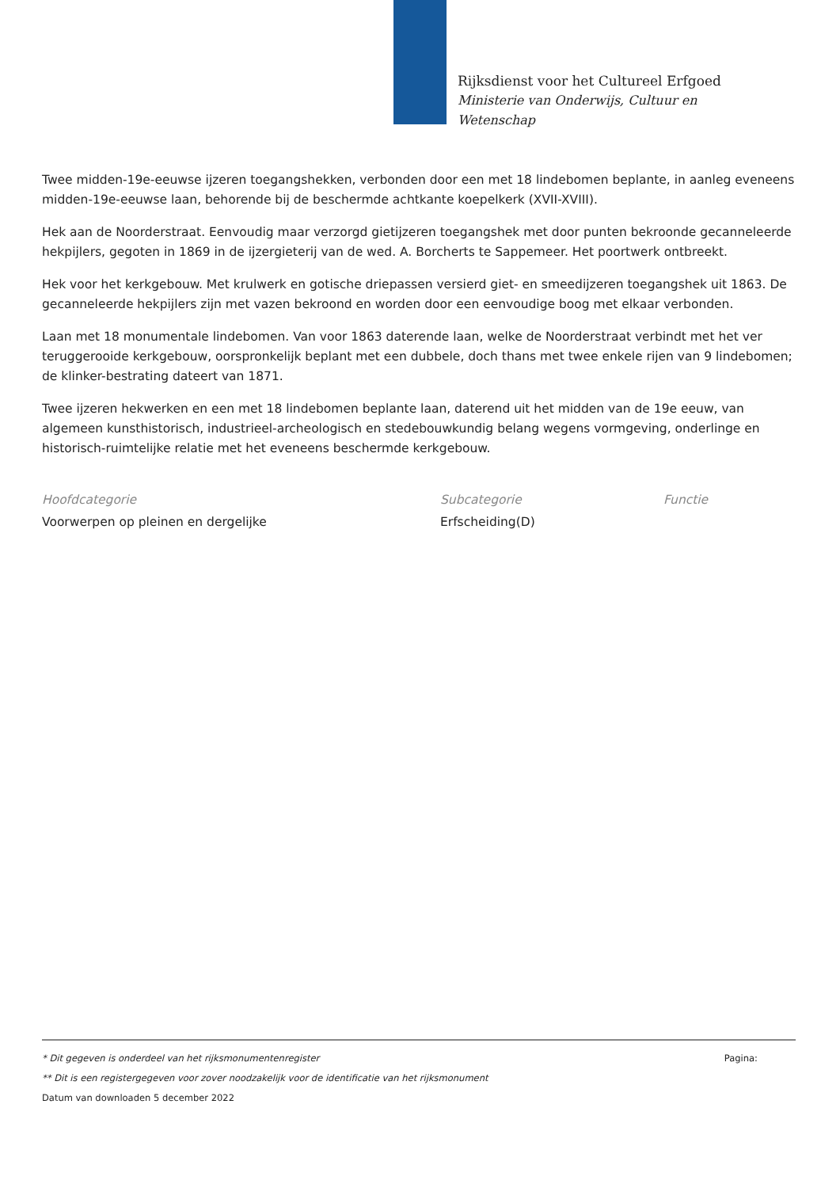Rijksdienst voor het Cultureel Erfgoed
Ministerie van Onderwijs, Cultuur en
Wetenschap
Twee midden-19e-eeuwse ijzeren toegangshekken, verbonden door een met 18 lindebomen beplante, in aanleg eveneens midden-19e-eeuwse laan, behorende bij de beschermde achtkante koepelkerk (XVII-XVIII).
Hek aan de Noorderstraat. Eenvoudig maar verzorgd gietijzeren toegangshek met door punten bekroonde gecanneleerde hekpijlers, gegoten in 1869 in de ijzergieterij van de wed. A. Borcherts te Sappemeer. Het poortwerk ontbreekt.
Hek voor het kerkgebouw. Met krulwerk en gotische driepassen versierd giet- en smeedijzeren toegangshek uit 1863. De gecanneleerde hekpijlers zijn met vazen bekroond en worden door een eenvoudige boog met elkaar verbonden.
Laan met 18 monumentale lindebomen. Van voor 1863 daterende laan, welke de Noorderstraat verbindt met het ver teruggerooide kerkgebouw, oorspronkelijk beplant met een dubbele, doch thans met twee enkele rijen van 9 lindebomen; de klinker-bestrating dateert van 1871.
Twee ijzeren hekwerken en een met 18 lindebomen beplante laan, daterend uit het midden van de 19e eeuw, van algemeen kunsthistorisch, industrieel-archeologisch en stedebouwkundig belang wegens vormgeving, onderlinge en historisch-ruimtelijke relatie met het eveneens beschermde kerkgebouw.
Hoofdcategorie
Voorwerpen op pleinen en dergelijke
Subcategorie
Erfscheiding(D)
Functie
* Dit gegeven is onderdeel van het rijksmonumentenregister Pagina:
** Dit is een registergegeven voor zover noodzakelijk voor de identificatie van het rijksmonument
Datum van downloaden 5 december 2022